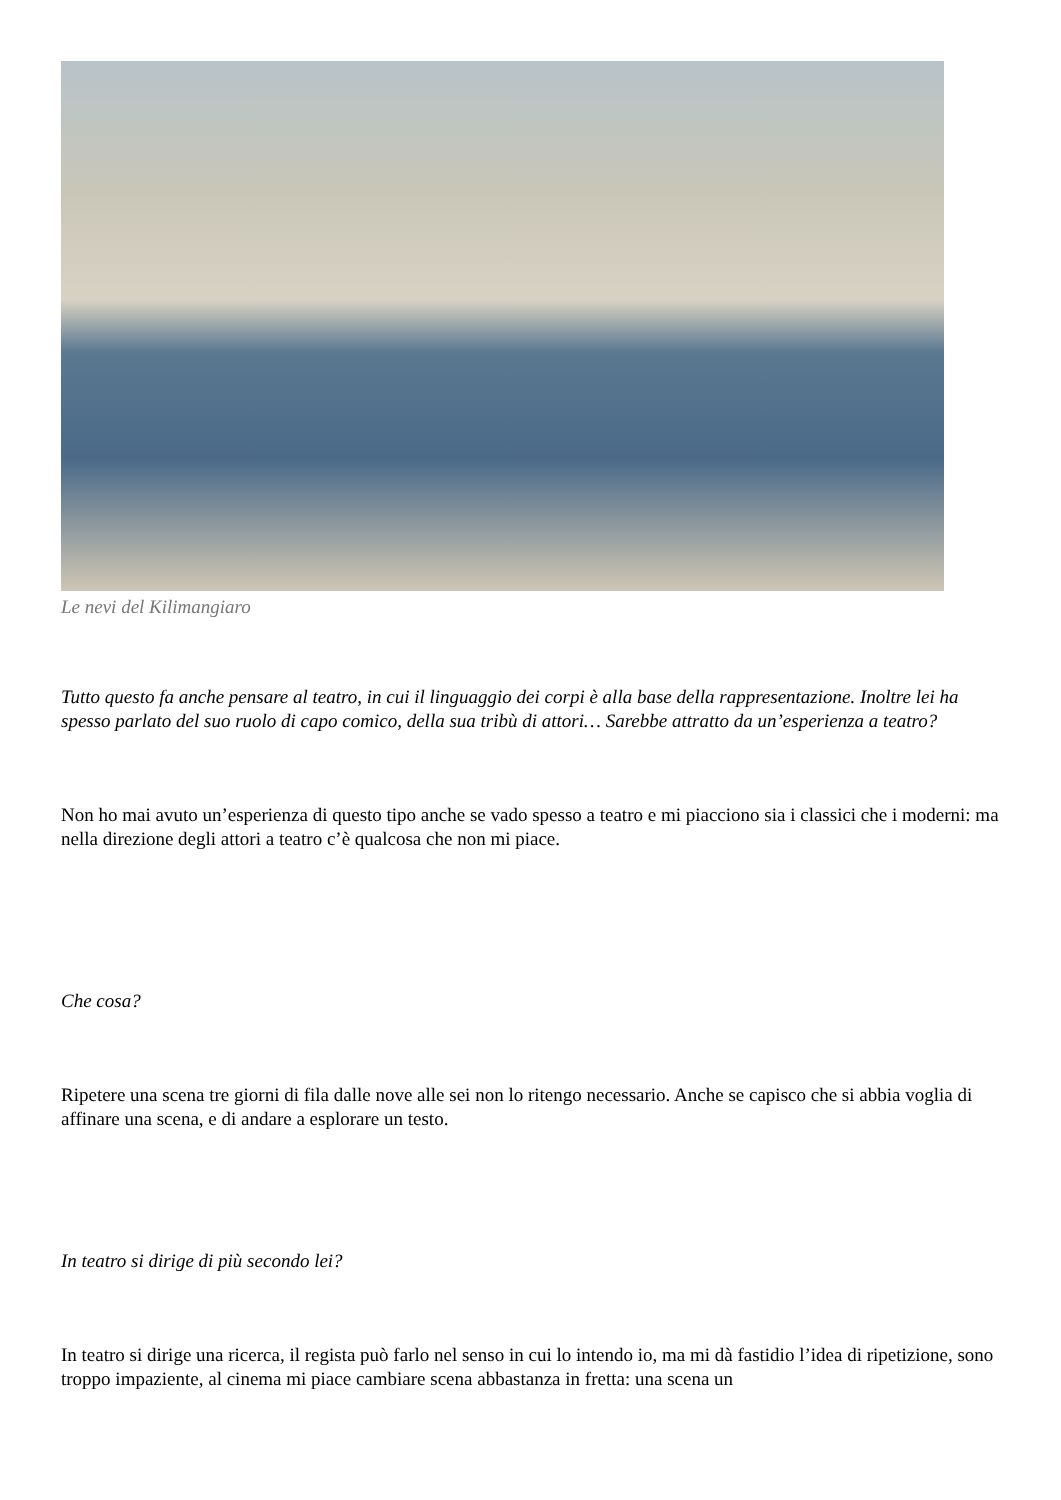Le nevi del Kilimangiaro
Tutto questo fa anche pensare al teatro, in cui il linguaggio dei corpi è alla base della rappresentazione. Inoltre lei ha spesso parlato del suo ruolo di capo comico, della sua tribù di attori… Sarebbe attratto da un’esperienza a teatro?
Non ho mai avuto un’esperienza di questo tipo anche se vado spesso a teatro e mi piacciono sia i classici che i moderni: ma nella direzione degli attori a teatro c’è qualcosa che non mi piace.
Che cosa?
Ripetere una scena tre giorni di fila dalle nove alle sei non lo ritengo necessario. Anche se capisco che si abbia voglia di affinare una scena, e di andare a esplorare un testo.
In teatro si dirige di più secondo lei?
In teatro si dirige una ricerca, il regista può farlo nel senso in cui lo intendo io, ma mi dà fastidio l’idea di ripetizione, sono troppo impaziente, al cinema mi piace cambiare scena abbastanza in fretta: una scena un